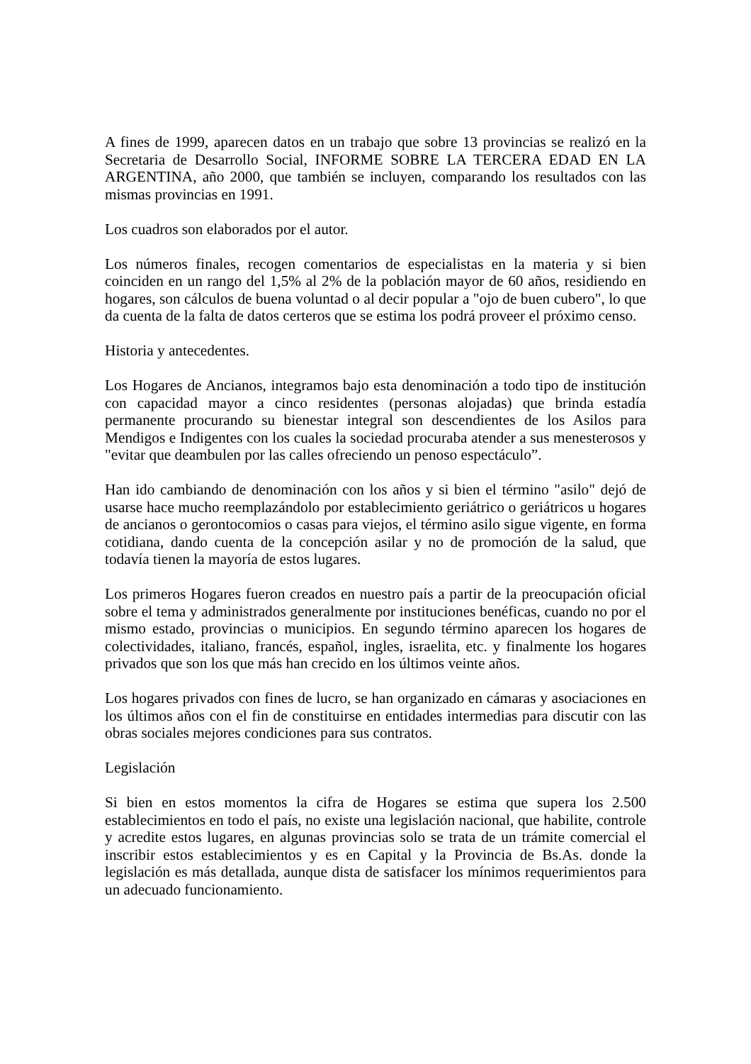A fines de 1999, aparecen datos en un trabajo que sobre 13 provincias se realizó en la Secretaria de Desarrollo Social, INFORME SOBRE LA TERCERA EDAD EN LA ARGENTINA, año 2000, que también se incluyen, comparando los resultados con las mismas provincias en 1991.
Los cuadros son elaborados por el autor.
Los números finales, recogen comentarios de especialistas en la materia y si bien coinciden en un rango del 1,5% al 2% de la población mayor de 60 años, residiendo en hogares, son cálculos de buena voluntad o al decir popular a "ojo de buen cubero", lo que da cuenta de la falta de datos certeros que se estima los podrá proveer el próximo censo.
Historia y antecedentes.
Los Hogares de Ancianos, integramos bajo esta denominación a todo tipo de institución con capacidad mayor a cinco residentes (personas alojadas) que brinda estadía permanente procurando su bienestar integral son descendientes de los Asilos para Mendigos e Indigentes con los cuales la sociedad procuraba atender a sus menesterosos y "evitar que deambulen por las calles ofreciendo un penoso espectáculo”.
Han ido cambiando de denominación con los años y si bien el término "asilo" dejó de usarse hace mucho reemplazándolo por establecimiento geriátrico o geriátricos u hogares de ancianos o gerontocomios o casas para viejos, el término asilo sigue vigente, en forma cotidiana, dando cuenta de la concepción asilar y no de promoción de la salud, que todavía tienen la mayoría de estos lugares.
Los primeros Hogares fueron creados en nuestro país a partir de la preocupación oficial sobre el tema y administrados generalmente por instituciones benéficas, cuando no por el mismo estado, provincias o municipios. En segundo término aparecen los hogares de colectividades, italiano, francés, español, ingles, israelita, etc. y finalmente los hogares privados que son los que más han crecido en los últimos veinte años.
Los hogares privados con fines de lucro, se han organizado en cámaras y asociaciones en los últimos años con el fin de constituirse en entidades intermedias para discutir con las obras sociales mejores condiciones para sus contratos.
Legislación
Si bien en estos momentos la cifra de Hogares se estima que supera los 2.500 establecimientos en todo el país, no existe una legislación nacional, que habilite, controle y acredite estos lugares, en algunas provincias solo se trata de un trámite comercial el inscribir estos establecimientos y es en Capital y la Provincia de Bs.As. donde la legislación es más detallada, aunque dista de satisfacer los mínimos requerimientos para un adecuado funcionamiento.